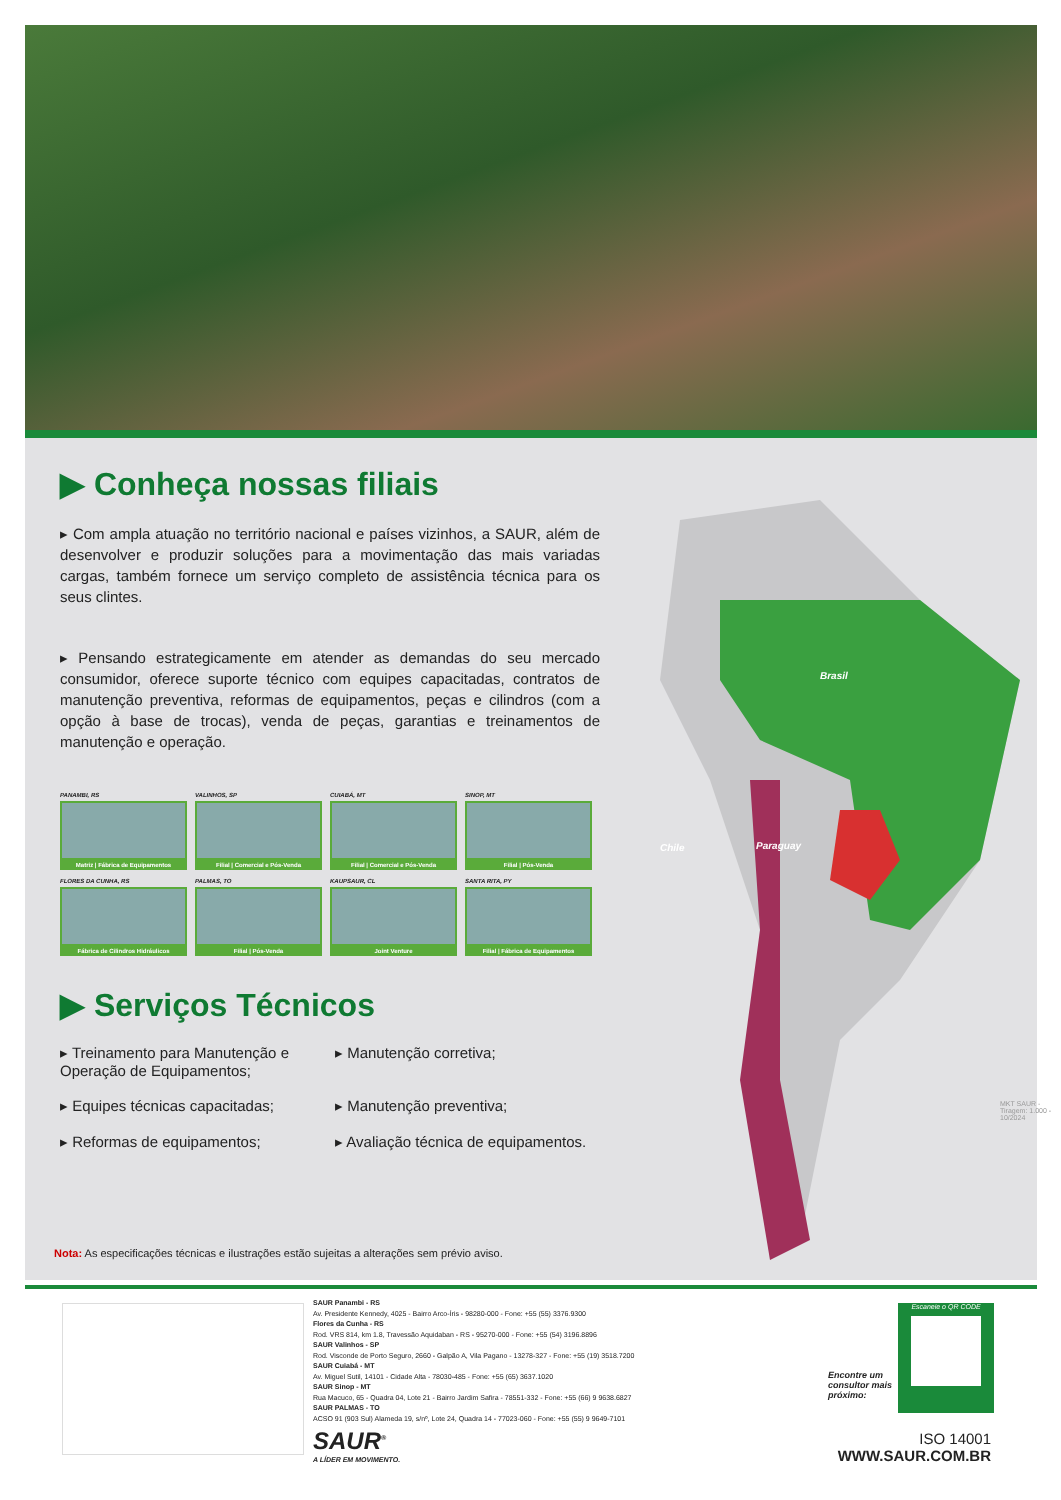▶ Conheça nossas filiais
▸ Com ampla atuação no território nacional e países vizinhos, a SAUR, além de desenvolver e produzir soluções para a movimentação das mais variadas cargas, também fornece um serviço completo de assistência técnica para os seus clintes.
▸ Pensando estrategicamente em atender as demandas do seu mercado consumidor, oferece suporte técnico com equipes capacitadas, contratos de manutenção preventiva, reformas de equipamentos, peças e cilindros (com a opção à base de trocas), venda de peças, garantias e treinamentos de manutenção e operação.
PANAMBI, RS
Matriz | Fábrica de Equipamentos
VALINHOS, SP
Filial | Comercial e Pós-Venda
CUIABÁ, MT
Filial | Comercial e Pós-Venda
SINOP, MT
Filial | Pós-Venda
FLORES DA CUNHA, RS
Fábrica de Cilindros Hidráulicos
PALMAS, TO
Filial | Pós-Venda
KAUPSAUR, CL
Joint Venture
SANTA RITA, PY
Filial | Fábrica de Equipamentos
▶ Serviços Técnicos
▸ Treinamento para Manutenção e Operação de Equipamentos;
▸ Manutenção corretiva;
▸ Equipes técnicas capacitadas;
▸ Manutenção preventiva;
▸ Reformas de equipamentos;
▸ Avaliação técnica de equipamentos.
Brasil
Chile Paraguay
MKT SAUR - Tiragem: 1.000 - 10/2024
Nota: As especificações técnicas e ilustrações estão sujeitas a alterações sem prévio aviso.
SAUR Panambi - RS
Av. Presidente Kennedy, 4025 - Bairro Arco-Íris - 98280-000 - Fone: +55 (55) 3376.9300
Flores da Cunha - RS
Rod. VRS 814, km 1.8, Travessão Aquidaban - RS - 95270-000 - Fone: +55 (54) 3196.8896
SAUR Valinhos - SP
Rod. Visconde de Porto Seguro, 2660 - Galpão A, Vila Pagano - 13278-327 - Fone: +55 (19) 3518.7200
SAUR Cuiabá - MT
Av. Miguel Sutil, 14101 - Cidade Alta - 78030-485 - Fone: +55 (65) 3637.1020
SAUR Sinop - MT
Rua Macuco, 65 - Quadra 04, Lote 21 - Bairro Jardim Safira - 78551-332 - Fone: +55 (66) 9 9638.6827
SAUR PALMAS - TO
ACSO 91 (903 Sul) Alameda 19, s/nº, Lote 24, Quadra 14 - 77023-060 - Fone: +55 (55) 9 9649-7101
SAUR<sup>®</sup>
A LÍDER EM MOVIMENTO.
Encontre um
consultor mais
próximo:
Escaneie o QR CODE
ISO 14001
WWW.SAUR.COM.BR